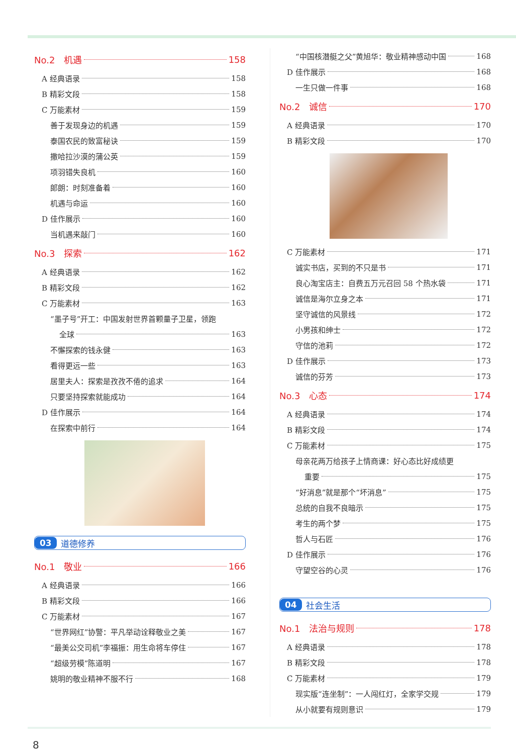No.2　机遇 158
A 经典语录 158
B 精彩文段 158
C 万能素材 159
善于发现身边的机遇 159
泰国农民的致富秘诀 159
撒哈拉沙漠的蒲公英 159
项羽错失良机 160
郎朗：时刻准备着 160
机遇与命运 160
D 佳作展示 160
当机遇来敲门 160
No.3　探索 162
A 经典语录 162
B 精彩文段 162
C 万能素材 163
“墨子号”开工：中国发射世界首颗量子卫星，领跑
全球 163
不懈探索的钱永健 163
看得更远一些 163
居里夫人：探索是孜孜不倦的追求 164
只要坚持探索就能成功 164
D 佳作展示 164
在探索中前行 164
03 道德修养
No.1　敬业 166
A 经典语录 166
B 精彩文段 166
C 万能素材 167
“世界网红”协警：平凡举动诠释敬业之美 167
“最美公交司机”李福振：用生命将车停住 167
“超级劳模”陈道明 167
姚明的敬业精神不服不行 168
“中国核潜艇之父”黄旭华：敬业精神感动中国 168
D 佳作展示 168
一生只做一件事 168
No.2　诚信 170
A 经典语录 170
B 精彩文段 170
C 万能素材 171
诚实书店，买到的不只是书 171
良心淘宝店主：自费五万元召回 58 个热水袋 171
诚信是海尔立身之本 171
坚守诚信的风景线 172
小男孩和绅士 172
守信的池莉 172
D 佳作展示 173
诚信的芬芳 173
No.3　心态 174
A 经典语录 174
B 精彩文段 174
C 万能素材 175
母亲花两万给孩子上情商课：好心态比好成绩更
重要 175
“好消息”就是那个“坏消息” 175
总统的自我不良暗示 175
考生的两个梦 175
哲人与石匠 176
D 佳作展示 176
守望空谷的心灵 176
04 社会生活
No.1　法治与规则 178
A 经典语录 178
B 精彩文段 178
C 万能素材 179
现实版“连坐制”：一人闯红灯，全家学交规 179
从小就要有规则意识 179
8